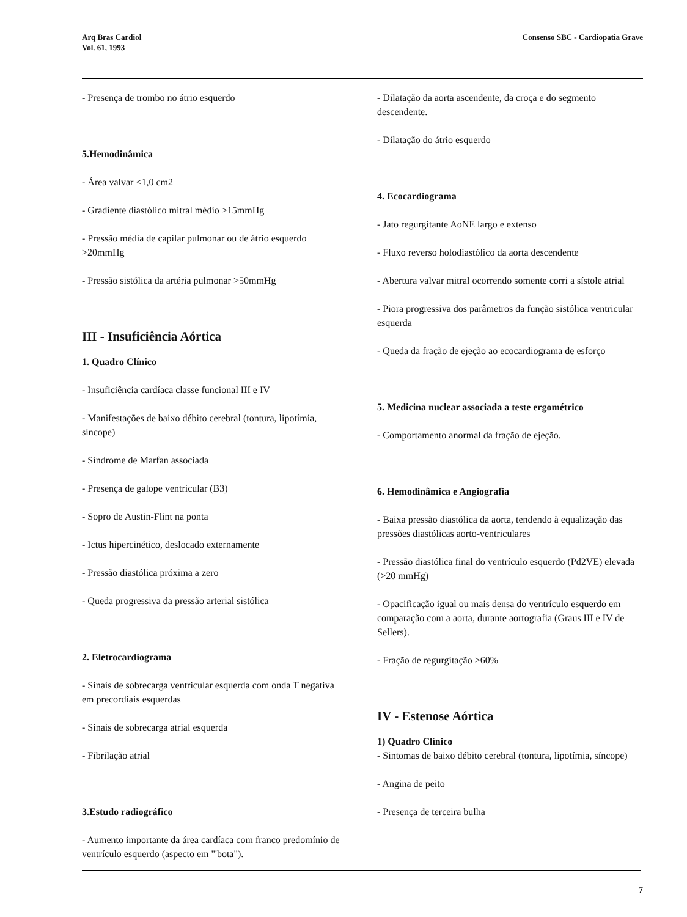Arq Bras Cardiol
Vol. 61, 1993
Consenso SBC - Cardiopatia Grave
- Presença de trombo no átrio esquerdo
5.Hemodinâmica
- Área valvar <1,0 cm2
- Gradiente diastólico mitral médio >15mmHg
- Pressão média de capilar pulmonar ou de átrio esquerdo >20mmHg
- Pressão sistólica da artéria pulmonar >50mmHg
III - Insuficiência Aórtica
1. Quadro Clínico
- Insuficiência cardíaca classe funcional III e IV
- Manifestações de baixo débito cerebral (tontura, lipotímia, síncope)
- Síndrome de Marfan associada
- Presença de galope ventricular (B3)
- Sopro de Austin-Flint na ponta
- Ictus hipercinético, deslocado externamente
- Pressão diastólica próxima a zero
- Queda progressiva da pressão arterial sistólica
2. Eletrocardiograma
- Sinais de sobrecarga ventricular esquerda com onda T negativa em precordiais esquerdas
- Sinais de sobrecarga atrial esquerda
- Fibrilação atrial
3.Estudo radiográfico
- Aumento importante da área cardíaca com franco predomínio de ventrículo esquerdo (aspecto em "'bota").
- Dilatação da aorta ascendente, da croça e do segmento descendente.
- Dilatação do átrio esquerdo
4. Ecocardiograma
- Jato regurgitante AoNE largo e extenso
- Fluxo reverso holodiastólico da aorta descendente
- Abertura valvar mitral ocorrendo somente corri a sístole atrial
- Piora progressiva dos parâmetros da função sistólica ventricular esquerda
- Queda da fração de ejeção ao ecocardiograma de esforço
5. Medicina nuclear associada a teste ergométrico
- Comportamento anormal da fração de ejeção.
6. Hemodinâmica e Angiografia
- Baixa pressão diastólica da aorta, tendendo à equalização das pressões diastólicas aorto-ventriculares
- Pressão diastólica final do ventrículo esquerdo (Pd2VE) elevada (>20 mmHg)
- Opacificação igual ou mais densa do ventrículo esquerdo em comparação com a aorta, durante aortografia (Graus III e IV de Sellers).
- Fração de regurgitação >60%
IV - Estenose Aórtica
1) Quadro Clínico
- Sintomas de baixo débito cerebral (tontura, lipotímia, síncope)
- Angina de peito
- Presença de terceira bulha
7